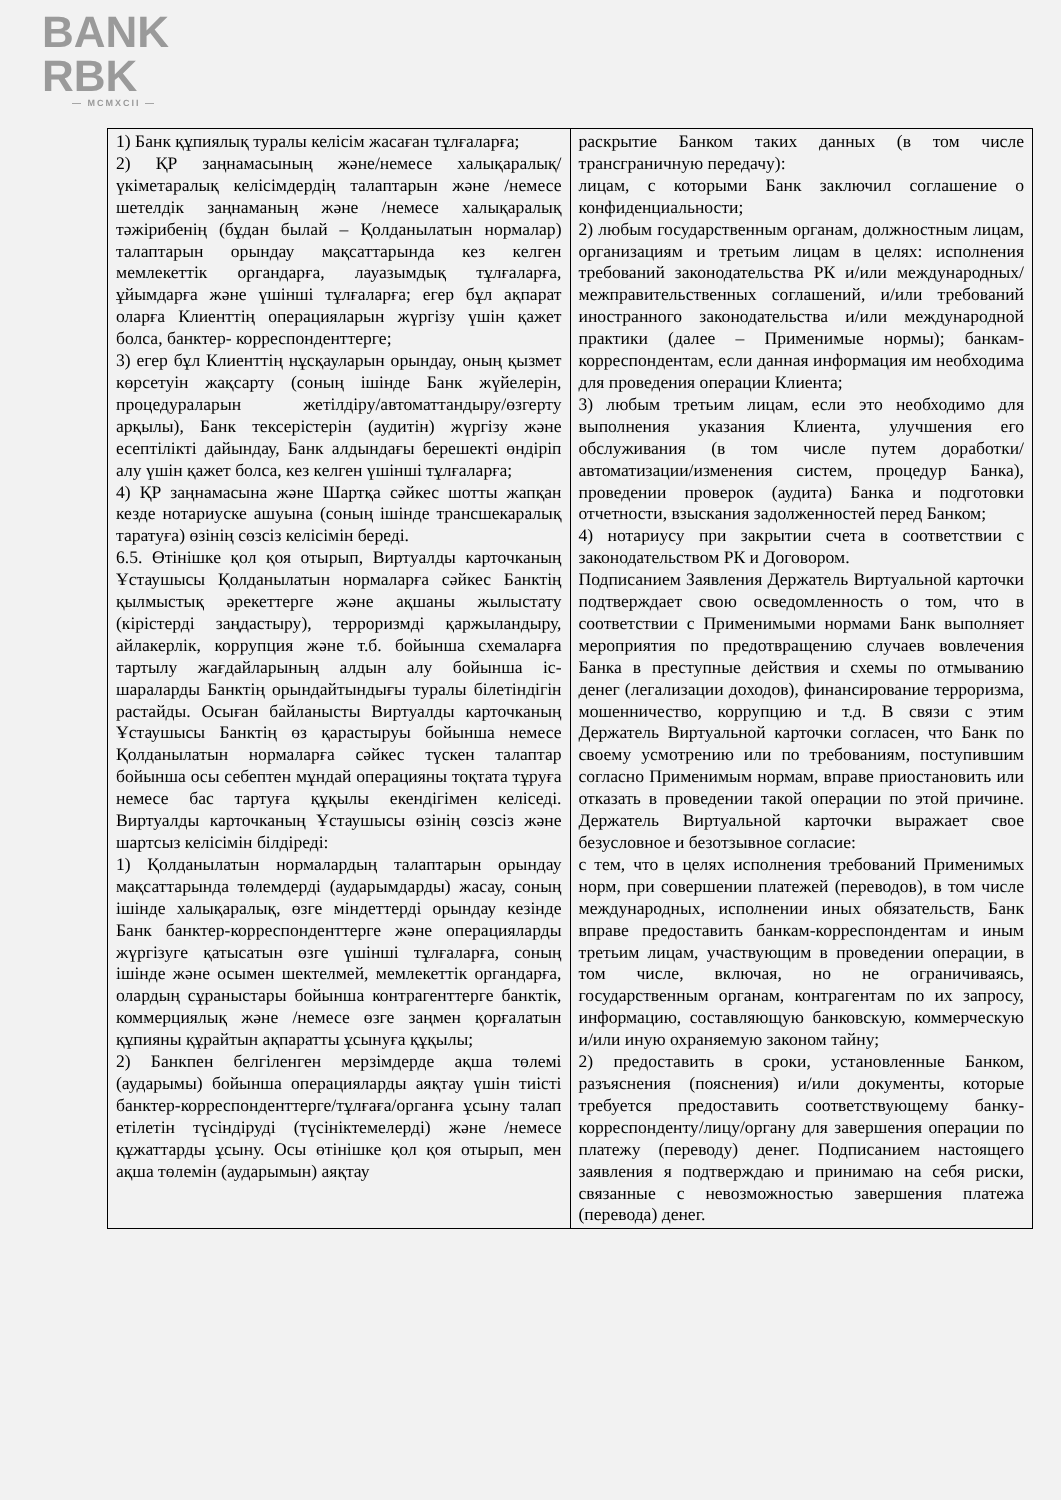BANK
RBK
— MCMXCII —
| 1) Банк құпиялық туралы келісім жасаған тұлғаларға; 2) ҚР заңнамасының және/немесе халықаралық/үкіметаралық келісімдердің талаптарын және /немесе шетелдік заңнаманың және /немесе халықаралық тәжірибенің (бұдан былай – Қолданылатын нормалар) талаптарын орындау мақсаттарында кез келген мемлекеттік органдарға, лауазымдық тұлғаларға, ұйымдарға және үшінші тұлғаларға; егер бұл ақпарат оларға Клиенттің операцияларын жүргізу үшін қажет болса, банктер- корреспонденттерге; 3) егер бұл Клиенттің нұсқауларын орындау, оның қызмет көрсетуін жақсарту (соның ішінде Банк жүйелерін, процедураларын жетілдіру/автоматтандыру/өзгерту арқылы), Банк тексерістерін (аудитін) жүргізу және есептілікті дайындау, Банк алдындағы берешекті өндіріп алу үшін қажет болса, кез келген үшінші тұлғаларға; 4) ҚР заңнамасына және Шартқа сәйкес шотты жапқан кезде нотариуске ашуына (соның ішінде трансшекаралық таратуға) өзінің сөзсіз келісімін береді. 6.5. Өтінішке қол қоя отырып, Виртуалды карточканың Ұстаушысы Қолданылатын нормаларға сәйкес Банктің қылмыстық әрекеттерге және ақшаны жылыстату (кірістерді заңдастыру), терроризмді қаржыландыру, айлакерлік, коррупция және т.б. бойынша схемаларға тартылу жағдайларының алдын алу бойынша іс-шараларды Банктің орындайтындығы туралы білетіндігін растайды. Осыған байланысты Виртуалды карточканың Ұстаушысы Банктің өз қарастыруы бойынша немесе Қолданылатын нормаларға сәйкес түскен талаптар бойынша осы себептен мұндай операцияны тоқтата тұруға немесе бас тартуға құқылы екендігімен келіседі. Виртуалды карточканың Ұстаушысы өзінің сөзсіз және шартсыз келісімін білдіреді: 1) Қолданылатын нормалардың талаптарын орындау мақсаттарында төлемдерді (аударымдарды) жасау, соның ішінде халықаралық, өзге міндеттерді орындау кезінде Банк банктер-корреспонденттерге және операцияларды жүргізуге қатысатын өзге үшінші тұлғаларға, соның ішінде және осымен шектелмей, мемлекеттік органдарға, олардың сұраныстары бойынша контрагенттерге банктік, коммерциялық және /немесе өзге заңмен қорғалатын құпияны құрайтын ақпаратты ұсынуға құқылы; 2) Банкпен белгіленген мерзімдерде ақша төлемі (аударымы) бойынша операцияларды аяқтау үшін тиісті банктер-корреспонденттерге/тұлғаға/органға ұсыну талап етілетін түсіндіруді (түсініктемелерді) және /немесе құжаттарды ұсыну. Осы өтінішке қол қоя отырып, мен ақша төлемін (аударымын) аяқтау | раскрытие Банком таких данных (в том числе трансграничную передачу): лицам, с которыми Банк заключил соглашение о конфиденциальности; 2) любым государственным органам, должностным лицам, организациям и третьим лицам в целях: исполнения требований законодательства РК и/или международных/межправительственных соглашений, и/или требований иностранного законодательства и/или международной практики (далее – Применимые нормы); банкам-корреспондентам, если данная информация им необходима для проведения операции Клиента; 3) любым третьим лицам, если это необходимо для выполнения указания Клиента, улучшения его обслуживания (в том числе путем доработки/автоматизации/изменения систем, процедур Банка), проведении проверок (аудита) Банка и подготовки отчетности, взыскания задолженностей перед Банком; 4) нотариусу при закрытии счета в соответствии с законодательством РК и Договором. Подписанием Заявления Держатель Виртуальной карточки подтверждает свою осведомленность о том, что в соответствии с Применимыми нормами Банк выполняет мероприятия по предотвращению случаев вовлечения Банка в преступные действия и схемы по отмыванию денег (легализации доходов), финансирование терроризма, мошенничество, коррупцию и т.д. В связи с этим Держатель Виртуальной карточки согласен, что Банк по своему усмотрению или по требованиям, поступившим согласно Применимым нормам, вправе приостановить или отказать в проведении такой операции по этой причине. Держатель Виртуальной карточки выражает свое безусловное и безотзывное согласие: с тем, что в целях исполнения требований Применимых норм, при совершении платежей (переводов), в том числе международных, исполнении иных обязательств, Банк вправе предоставить банкам-корреспондентам и иным третьим лицам, участвующим в проведении операции, в том числе, включая, но не ограничиваясь, государственным органам, контрагентам по их запросу, информацию, составляющую банковскую, коммерческую и/или иную охраняемую законом тайну; 2) предоставить в сроки, установленные Банком, разъяснения (пояснения) и/или документы, которые требуется предоставить соответствующему банку-корреспонденту/лицу/органу для завершения операции по платежу (переводу) денег. Подписанием настоящего заявления я подтверждаю и принимаю на себя риски, связанные с невозможностью завершения платежа (перевода) денег. |